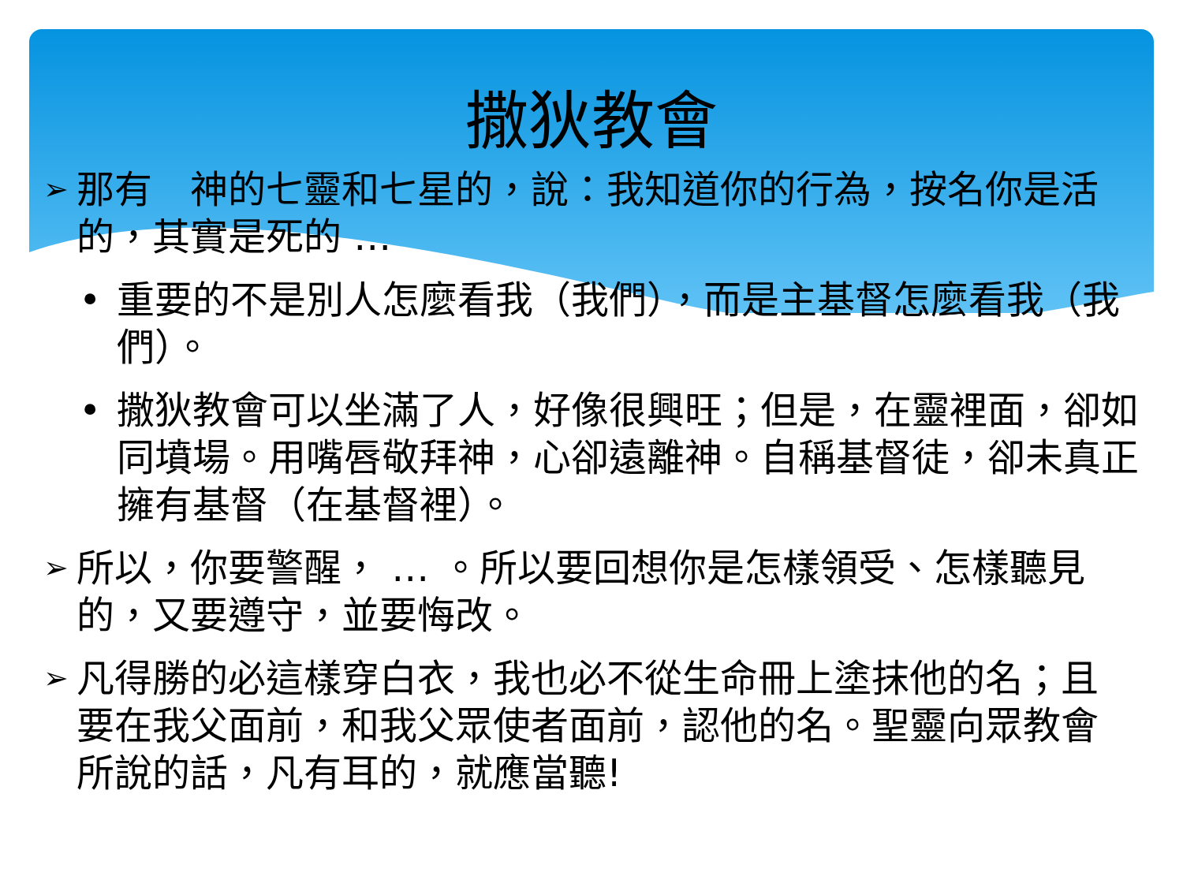撒狄教會
➢ 那有　神的七靈和七星的，說：我知道你的行為，按名你是活的，其實是死的 …
• 重要的不是別人怎麼看我（我們），而是主基督怎麼看我（我們）。
• 撒狄教會可以坐滿了人，好像很興旺；但是，在靈裡面，卻如同墳場。用嘴唇敬拜神，心卻遠離神。自稱基督徒，卻未真正擁有基督（在基督裡）。
➢ 所以，你要警醒， … 。所以要回想你是怎樣領受、怎樣聽見的，又要遵守，並要悔改。
➢ 凡得勝的必這樣穿白衣，我也必不從生命冊上塗抹他的名；且要在我父面前，和我父眾使者面前，認他的名。聖靈向眾教會所說的話，凡有耳的，就應當聽!